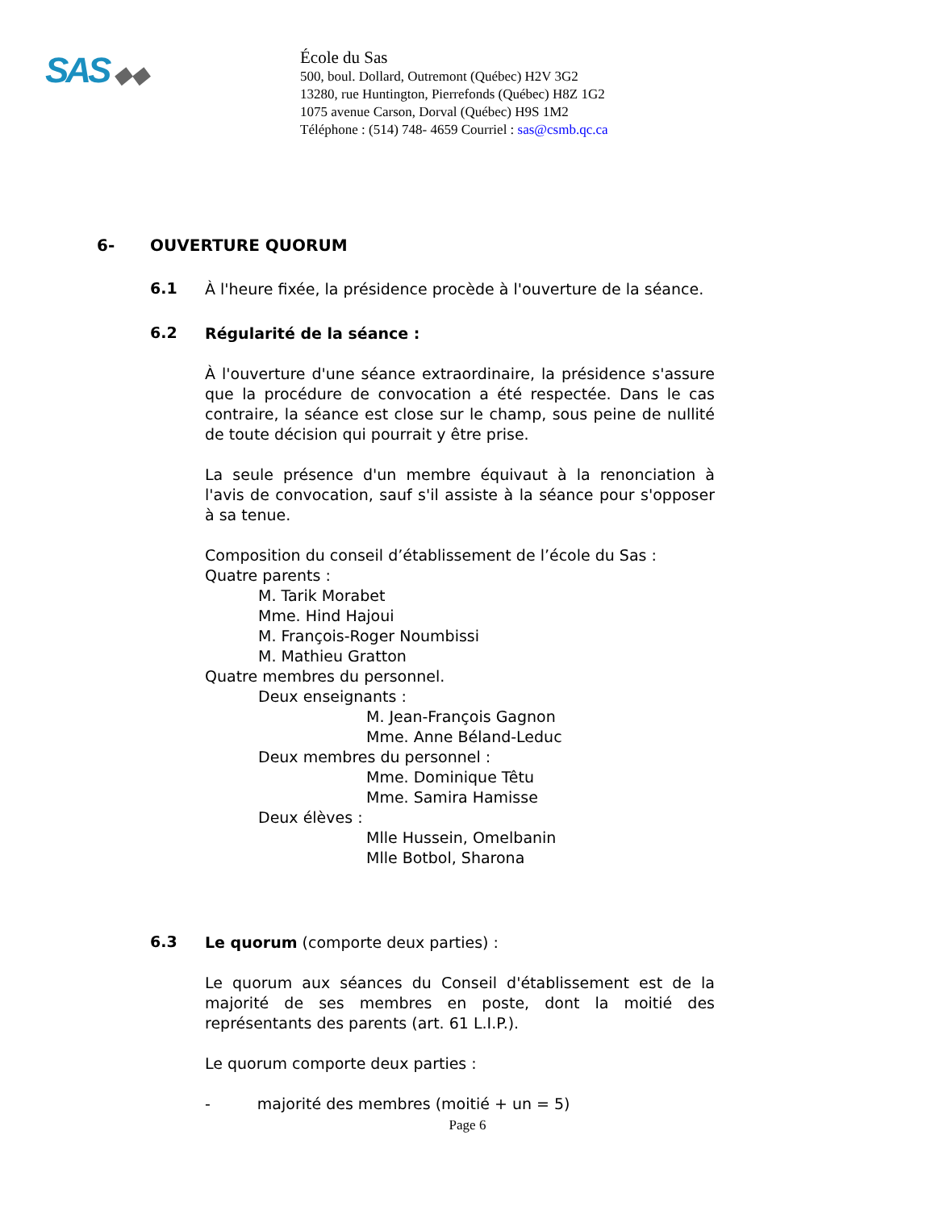SAS ◆◆
École du Sas
500, boul. Dollard, Outremont (Québec) H2V 3G2
13280, rue Huntington, Pierrefonds (Québec) H8Z 1G2
1075 avenue Carson, Dorval (Québec) H9S 1M2
Téléphone : (514) 748- 4659 Courriel : sas@csmb.qc.ca
6- OUVERTURE QUORUM
6.1
À l'heure fixée, la présidence procède à l'ouverture de la séance.
6.2
Régularité de la séance :
À l'ouverture d'une séance extraordinaire, la présidence s'assure que la procédure de convocation a été respectée. Dans le cas contraire, la séance est close sur le champ, sous peine de nullité de toute décision qui pourrait y être prise.
La seule présence d'un membre équivaut à la renonciation à l'avis de convocation, sauf s'il assiste à la séance pour s'opposer à sa tenue.
Composition du conseil d’établissement de l’école du Sas :
Quatre parents :
M. Tarik Morabet
Mme. Hind Hajoui
M. François-Roger Noumbissi
M. Mathieu Gratton
Quatre membres du personnel.
Deux enseignants :
M. Jean-François Gagnon
Mme. Anne Béland-Leduc
Deux membres du personnel :
Mme. Dominique Têtu
Mme. Samira Hamisse
Deux élèves :
Mlle Hussein, Omelbanin
Mlle Botbol, Sharona
6.3
Le quorum (comporte deux parties) :
Le quorum aux séances du Conseil d'établissement est de la majorité de ses membres en poste, dont la moitié des représentants des parents (art. 61 L.I.P.).
Le quorum comporte deux parties :
- majorité des membres (moitié + un = 5)
Page 6